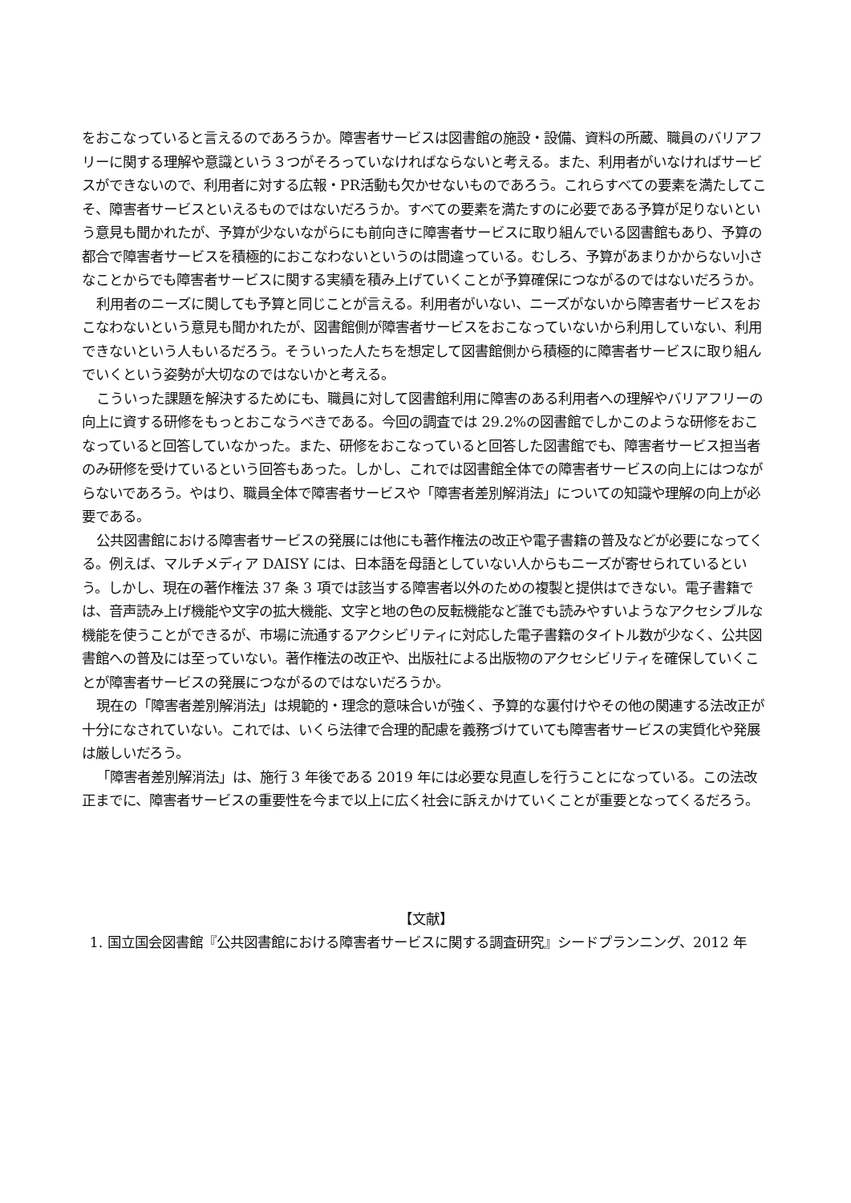をおこなっていると言えるのであろうか。障害者サービスは図書館の施設・設備、資料の所蔵、職員のバリアフリーに関する理解や意識という３つがそろっていなければならないと考える。また、利用者がいなければサービスができないので、利用者に対する広報・PR活動も欠かせないものであろう。これらすべての要素を満たしてこそ、障害者サービスといえるものではないだろうか。すべての要素を満たすのに必要である予算が足りないという意見も聞かれたが、予算が少ないながらにも前向きに障害者サービスに取り組んでいる図書館もあり、予算の都合で障害者サービスを積極的におこなわないというのは間違っている。むしろ、予算があまりかからない小さなことからでも障害者サービスに関する実績を積み上げていくことが予算確保につながるのではないだろうか。
利用者のニーズに関しても予算と同じことが言える。利用者がいない、ニーズがないから障害者サービスをおこなわないという意見も聞かれたが、図書館側が障害者サービスをおこなっていないから利用していない、利用できないという人もいるだろう。そういった人たちを想定して図書館側から積極的に障害者サービスに取り組んでいくという姿勢が大切なのではないかと考える。
こういった課題を解決するためにも、職員に対して図書館利用に障害のある利用者への理解やバリアフリーの向上に資する研修をもっとおこなうべきである。今回の調査では 29.2%の図書館でしかこのような研修をおこなっていると回答していなかった。また、研修をおこなっていると回答した図書館でも、障害者サービス担当者のみ研修を受けているという回答もあった。しかし、これでは図書館全体での障害者サービスの向上にはつながらないであろう。やはり、職員全体で障害者サービスや「障害者差別解消法」についての知識や理解の向上が必要である。
公共図書館における障害者サービスの発展には他にも著作権法の改正や電子書籍の普及などが必要になってくる。例えば、マルチメディア DAISY には、日本語を母語としていない人からもニーズが寄せられているという。しかし、現在の著作権法 37 条 3 項では該当する障害者以外のための複製と提供はできない。電子書籍では、音声読み上げ機能や文字の拡大機能、文字と地の色の反転機能など誰でも読みやすいようなアクセシブルな機能を使うことができるが、市場に流通するアクシビリティに対応した電子書籍のタイトル数が少なく、公共図書館への普及には至っていない。著作権法の改正や、出版社による出版物のアクセシビリティを確保していくことが障害者サービスの発展につながるのではないだろうか。
現在の「障害者差別解消法」は規範的・理念的意味合いが強く、予算的な裏付けやその他の関連する法改正が十分になされていない。これでは、いくら法律で合理的配慮を義務づけていても障害者サービスの実質化や発展は厳しいだろう。
「障害者差別解消法」は、施行 3 年後である 2019 年には必要な見直しを行うことになっている。この法改正までに、障害者サービスの重要性を今まで以上に広く社会に訴えかけていくことが重要となってくるだろう。
【文献】
1. 国立国会図書館『公共図書館における障害者サービスに関する調査研究』シードプランニング、2012 年